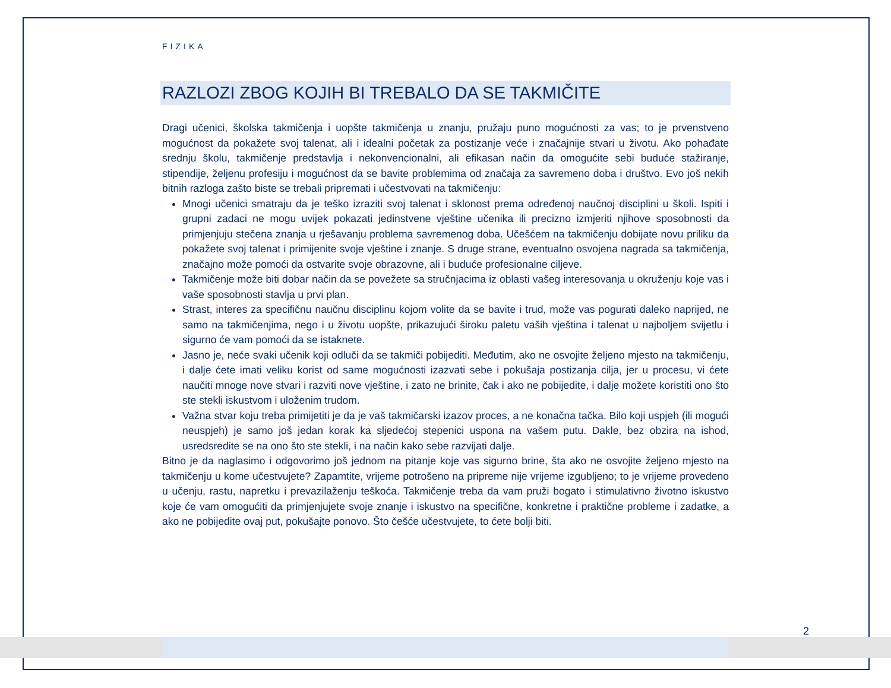FIZIKA
RAZLOZI ZBOG KOJIH BI TREBALO DA SE TAKMIČITE
Dragi učenici, školska takmičenja i uopšte takmičenja u znanju, pružaju puno mogućnosti za vas; to je prvenstveno mogućnost da pokažete svoj talenat, ali i idealni početak za postizanje veće i značajnije stvari u životu. Ako pohađate srednju školu, takmičenje predstavlja i nekonvencionalni, ali efikasan način da omogućite sebi buduće stažiranje, stipendije, željenu profesiju i mogućnost da se bavite problemima od značaja za savremeno doba i društvo. Evo još nekih bitnih razloga zašto biste se trebali pripremati i učestvovati na takmičenju:
Mnogi učenici smatraju da je teško izraziti svoj talenat i sklonost prema određenoj naučnoj disciplini u školi. Ispiti i grupni zadaci ne mogu uvijek pokazati jedinstvene vještine učenika ili precizno izmjeriti njihove sposobnosti da primjenjuju stečena znanja u rješavanju problema savremenog doba. Učešćem na takmičenju dobijate novu priliku da pokažete svoj talenat i primijenite svoje vještine i znanje. S druge strane, eventualno osvojena nagrada sa takmičenja, značajno može pomoći da ostvarite svoje obrazovne, ali i buduće profesionalne ciljeve.
Takmičenje može biti dobar način da se povežete sa stručnjacima iz oblasti vašeg interesovanja u okruženju koje vas i vaše sposobnosti stavlja u prvi plan.
Strast, interes za specifičnu naučnu disciplinu kojom volite da se bavite i trud, može vas pogurati daleko naprijed, ne samo na takmičenjima, nego i u životu uopšte, prikazujući široku paletu vaših vještina i talenat u najboljem svijetlu i sigurno će vam pomoći da se istaknete.
Jasno je, neće svaki učenik koji odluči da se takmiči pobijediti. Međutim, ako ne osvojite željeno mjesto na takmičenju, i dalje ćete imati veliku korist od same mogućnosti izazvati sebe i pokušaja postizanja cilja, jer u procesu, vi ćete naučiti mnoge nove stvari i razviti nove vještine, i zato ne brinite, čak i ako ne pobijedite, i dalje možete koristiti ono što ste stekli iskustvom i uloženim trudom.
Važna stvar koju treba primijetiti je da je vaš takmičarski izazov proces, a ne konačna tačka. Bilo koji uspjeh (ili mogući neuspjeh) je samo još jedan korak ka sljedećoj stepenici uspona na vašem putu. Dakle, bez obzira na ishod, usredsredite se na ono što ste stekli, i na način kako sebe razvijati dalje.
Bitno je da naglasimo i odgovorimo još jednom na pitanje koje vas sigurno brine, šta ako ne osvojite željeno mjesto na takmičenju u kome učestvujete? Zapamtite, vrijeme potrošeno na pripreme nije vrijeme izgubljeno; to je vrijeme provedeno u učenju, rastu, napretku i prevazilaženju teškoća. Takmičenje treba da vam pruži bogato i stimulativno životno iskustvo koje će vam omogućiti da primjenjujete svoje znanje i iskustvo na specifične, konkretne i praktične probleme i zadatke, a ako ne pobijedite ovaj put, pokušajte ponovo. Što češće učestvujete, to ćete bolji biti.
2